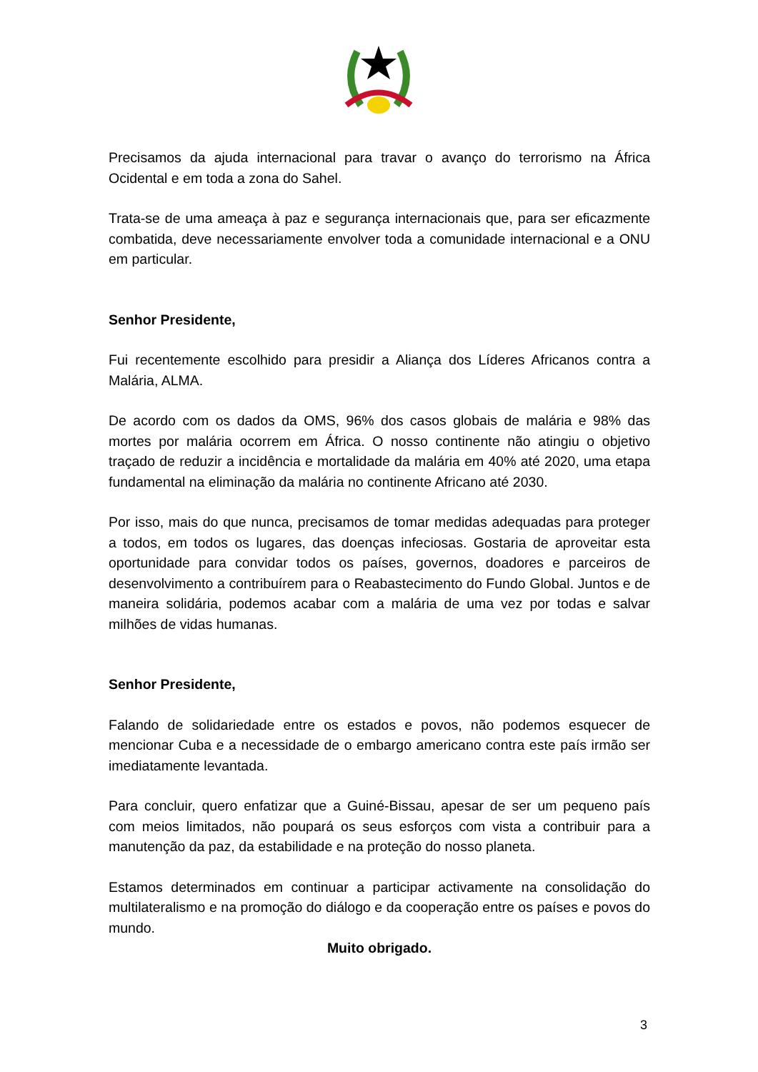Precisamos da ajuda internacional para travar o avanço do terrorismo na África Ocidental e em toda a zona do Sahel.
Trata-se de uma ameaça à paz e segurança internacionais que, para ser eficazmente combatida, deve necessariamente envolver toda a comunidade internacional e a ONU em particular.
Senhor Presidente,
Fui recentemente escolhido para presidir a Aliança dos Líderes Africanos contra a Malária, ALMA.
De acordo com os dados da OMS, 96% dos casos globais de malária e 98% das mortes por malária ocorrem em África. O nosso continente não atingiu o objetivo traçado de reduzir a incidência e mortalidade da malária em 40% até 2020, uma etapa fundamental na eliminação da malária no continente Africano até 2030.
Por isso, mais do que nunca, precisamos de tomar medidas adequadas para proteger a todos, em todos os lugares, das doenças infeciosas. Gostaria de aproveitar esta oportunidade para convidar todos os países, governos, doadores e parceiros de desenvolvimento a contribuírem para o Reabastecimento do Fundo Global. Juntos e de maneira solidária, podemos acabar com a malária de uma vez por todas e salvar milhões de vidas humanas.
Senhor Presidente,
Falando de solidariedade entre os estados e povos, não podemos esquecer de mencionar Cuba e a necessidade de o embargo americano contra este país irmão ser imediatamente levantada.
Para concluir, quero enfatizar que a Guiné-Bissau, apesar de ser um pequeno país com meios limitados, não poupará os seus esforços com vista a contribuir para a manutenção da paz, da estabilidade e na proteção do nosso planeta.
Estamos determinados em continuar a participar activamente na consolidação do multilateralismo e na promoção do diálogo e da cooperação entre os países e povos do mundo.
Muito obrigado.
3